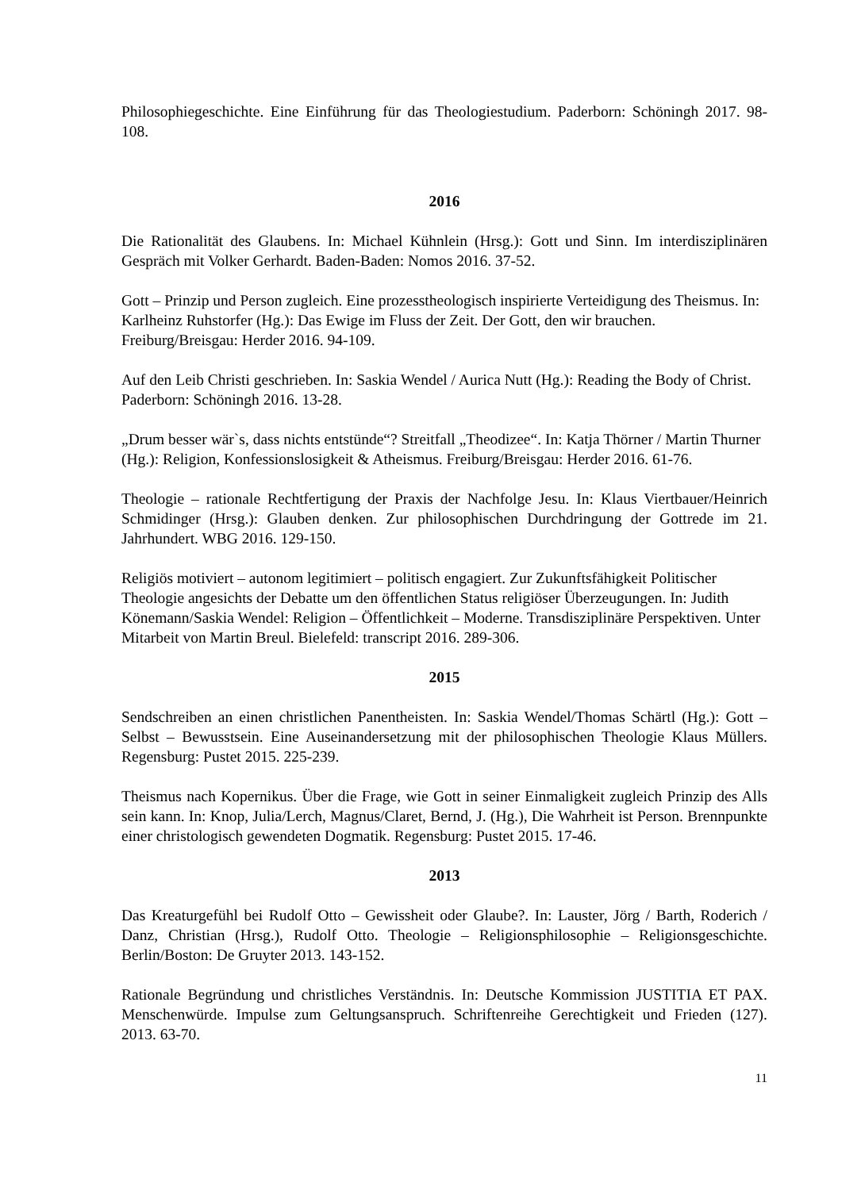Philosophiegeschichte. Eine Einführung für das Theologiestudium. Paderborn: Schöningh 2017. 98-108.
2016
Die Rationalität des Glaubens. In: Michael Kühnlein (Hrsg.): Gott und Sinn. Im interdisziplinären Gespräch mit Volker Gerhardt. Baden-Baden: Nomos 2016. 37-52.
Gott – Prinzip und Person zugleich. Eine prozesstheologisch inspirierte Verteidigung des Theismus. In: Karlheinz Ruhstorfer (Hg.): Das Ewige im Fluss der Zeit. Der Gott, den wir brauchen. Freiburg/Breisgau: Herder 2016. 94-109.
Auf den Leib Christi geschrieben. In: Saskia Wendel / Aurica Nutt (Hg.): Reading the Body of Christ. Paderborn: Schöningh 2016. 13-28.
„Drum besser wär`s, dass nichts entstünde“? Streitfall „Theodizee“. In: Katja Thörner / Martin Thurner (Hg.): Religion, Konfessionslosigkeit & Atheismus. Freiburg/Breisgau: Herder 2016. 61-76.
Theologie – rationale Rechtfertigung der Praxis der Nachfolge Jesu. In: Klaus Viertbauer/Heinrich Schmidinger (Hrsg.): Glauben denken. Zur philosophischen Durchdringung der Gottrede im 21. Jahrhundert. WBG 2016. 129-150.
Religiös motiviert – autonom legitimiert – politisch engagiert. Zur Zukunftsfähigkeit Politischer Theologie angesichts der Debatte um den öffentlichen Status religiöser Überzeugungen. In: Judith Könemann/Saskia Wendel: Religion – Öffentlichkeit – Moderne. Transdisziplinäre Perspektiven. Unter Mitarbeit von Martin Breul. Bielefeld: transcript 2016. 289-306.
2015
Sendschreiben an einen christlichen Panentheisten. In: Saskia Wendel/Thomas Schärtl (Hg.): Gott – Selbst – Bewusstsein. Eine Auseinandersetzung mit der philosophischen Theologie Klaus Müllers. Regensburg: Pustet 2015. 225-239.
Theismus nach Kopernikus. Über die Frage, wie Gott in seiner Einmaligkeit zugleich Prinzip des Alls sein kann. In: Knop, Julia/Lerch, Magnus/Claret, Bernd, J. (Hg.), Die Wahrheit ist Person. Brennpunkte einer christologisch gewendeten Dogmatik. Regensburg: Pustet 2015. 17-46.
2013
Das Kreaturgefühl bei Rudolf Otto – Gewissheit oder Glaube?. In: Lauster, Jörg / Barth, Roderich / Danz, Christian (Hrsg.), Rudolf Otto. Theologie – Religionsphilosophie – Religionsgeschichte. Berlin/Boston: De Gruyter 2013. 143-152.
Rationale Begründung und christliches Verständnis. In: Deutsche Kommission JUSTITIA ET PAX. Menschenwürde. Impulse zum Geltungsanspruch. Schriftenreihe Gerechtigkeit und Frieden (127). 2013. 63-70.
11